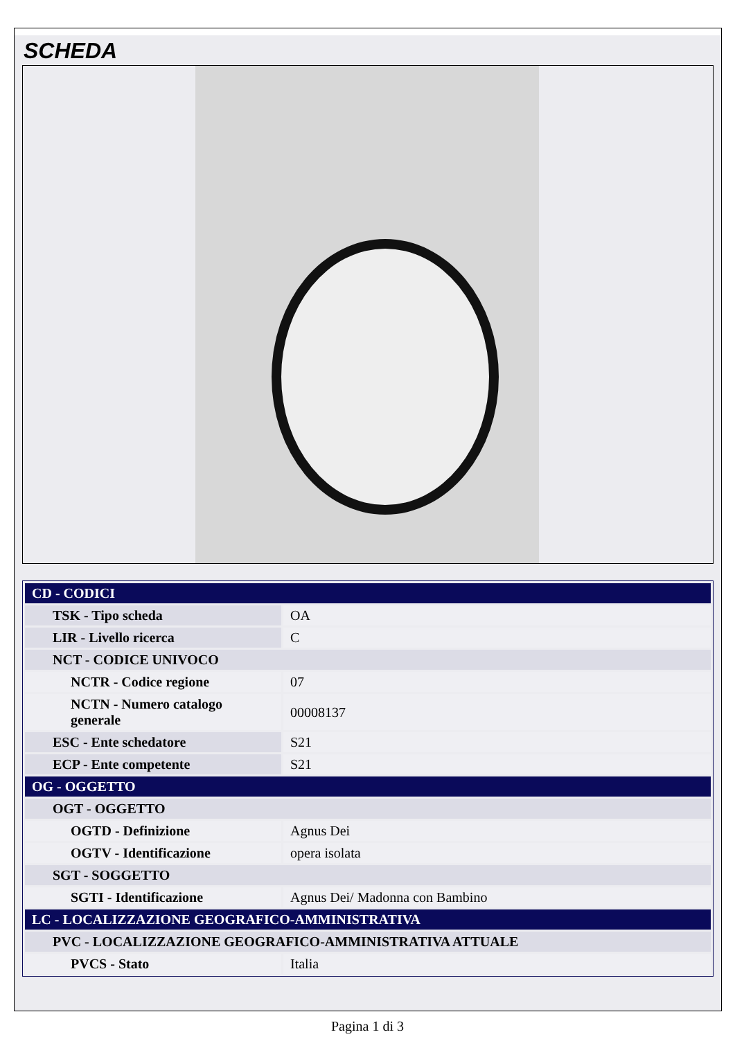SCHEDA
| CD - CODICI | |
| TSK - Tipo scheda | OA |
| LIR - Livello ricerca | C |
| NCT - CODICE UNIVOCO | |
| NCTR - Codice regione | 07 |
| NCTN - Numero catalogo generale | 00008137 |
| ESC - Ente schedatore | S21 |
| ECP - Ente competente | S21 |
| OG - OGGETTO | |
| OGT - OGGETTO | |
| OGTD - Definizione | Agnus Dei |
| OGTV - Identificazione | opera isolata |
| SGT - SOGGETTO | |
| SGTI - Identificazione | Agnus Dei/ Madonna con Bambino |
| LC - LOCALIZZAZIONE GEOGRAFICO-AMMINISTRATIVA | |
| PVC - LOCALIZZAZIONE GEOGRAFICO-AMMINISTRATIVA ATTUALE | |
| PVCS - Stato | Italia |
Pagina 1 di 3